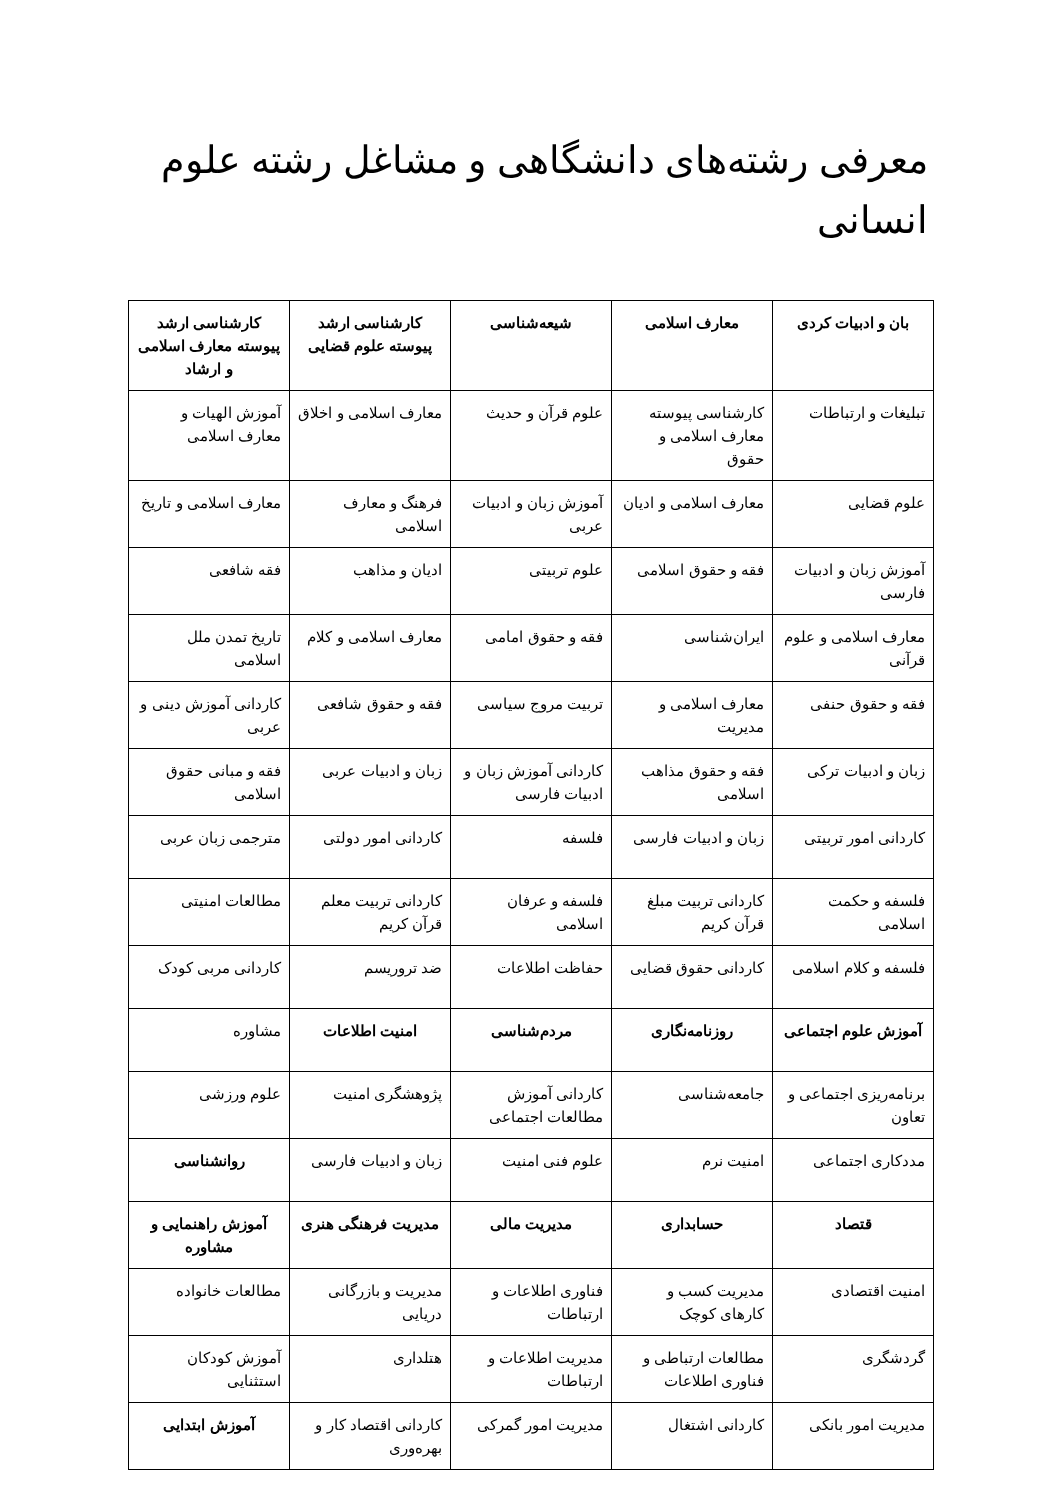معرفی رشته‌های دانشگاهی و مشاغل رشته علوم انسانی
| بان و ادبیات کردی | معارف اسلامی | شیعه‌شناسی | کارشناسی ارشد پیوسته علوم قضایی | کارشناسی ارشد پیوسته معارف اسلامی و ارشاد |
| تبلیغات و ارتباطات | کارشناسی پیوسته معارف اسلامی و حقوق | علوم قرآن و حدیث | معارف اسلامی و اخلاق | آموزش الهیات و معارف اسلامی |
| علوم قضایی | معارف اسلامی و ادیان | آموزش زبان و ادبیات عربی | فرهنگ و معارف اسلامی | معارف اسلامی و تاریخ |
| آموزش زبان و ادبیات فارسی | فقه و حقوق اسلامی | علوم تربیتی | ادیان و مذاهب | فقه شافعی |
| معارف اسلامی و علوم قرآنی | ایران‌شناسی | فقه و حقوق امامی | معارف اسلامی و کلام | تاریخ تمدن ملل اسلامی |
| فقه و حقوق حنفی | معارف اسلامی و مدیریت | تربیت مروج سیاسی | فقه و حقوق شافعی | کاردانی آموزش دینی و عربی |
| زبان و ادبیات ترکی | فقه و حقوق مذاهب اسلامی | کاردانی آموزش زبان و ادبیات فارسی | زبان و ادبیات عربی | فقه و مبانی حقوق اسلامی |
| کاردانی امور تربیتی | زبان و ادبیات فارسی | فلسفه | کاردانی امور دولتی | مترجمی زبان عربی |
| فلسفه و حکمت اسلامی | کاردانی تربیت مبلغ قرآن کریم | فلسفه و عرفان اسلامی | کاردانی تربیت معلم قرآن کریم | مطالعات امنیتی |
| فلسفه و کلام اسلامی | کاردانی حقوق قضایی | حفاظت اطلاعات | ضد تروریسم | کاردانی مربی کودک |
| آموزش علوم اجتماعی | روزنامه‌نگاری | مردم‌شناسی | امنیت اطلاعات | مشاوره |
| برنامه‌ریزی اجتماعی و تعاون | جامعه‌شناسی | کاردانی آموزش مطالعات اجتماعی | پژوهشگری امنیت | علوم ورزشی |
| مددکاری اجتماعی | امنیت نرم | علوم فنی امنیت | زبان و ادبیات فارسی | روانشناسی |
| قتصاد | حسابداری | مدیریت مالی | مدیریت فرهنگی هنری | آموزش راهنمایی و مشاوره |
| امنیت اقتصادی | مدیریت کسب و کارهای کوچک | فناوری اطلاعات و ارتباطات | مدیریت و بازرگانی دریایی | مطالعات خانواده |
| گردشگری | مطالعات ارتباطی و فناوری اطلاعات | مدیریت اطلاعات و ارتباطات | هتلداری | آموزش کودکان استثنایی |
| مدیریت امور بانکی | کاردانی اشتغال | مدیریت امور گمرکی | کاردانی اقتصاد کار و بهره‌وری | آموزش ابتدایی |